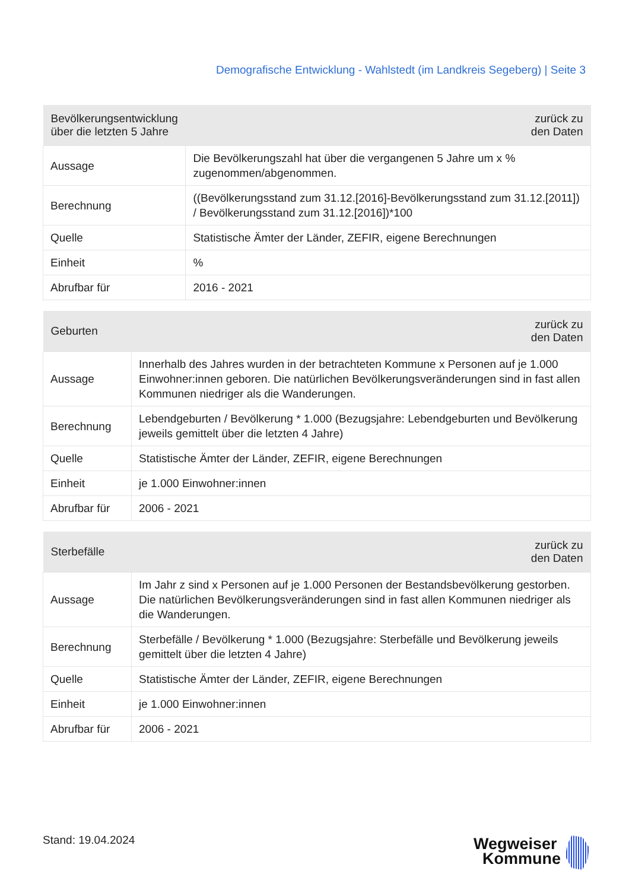Demografische Entwicklung - Wahlstedt (im Landkreis Segeberg) | Seite 3
| Bevölkerungsentwicklung über die letzten 5 Jahre | zurück zu den Daten |
| --- | --- |
| Aussage | Die Bevölkerungszahl hat über die vergangenen 5 Jahre um x % zugenommen/abgenommen. |
| Berechnung | ((Bevölkerungsstand zum 31.12.[2016]-Bevölkerungsstand zum 31.12.[2011]) / Bevölkerungsstand zum 31.12.[2016])*100 |
| Quelle | Statistische Ämter der Länder, ZEFIR, eigene Berechnungen |
| Einheit | % |
| Abrufbar für | 2016 - 2021 |
| Geburten | zurück zu den Daten |
| --- | --- |
| Aussage | Innerhalb des Jahres wurden in der betrachteten Kommune x Personen auf je 1.000 Einwohner:innen geboren. Die natürlichen Bevölkerungsveränderungen sind in fast allen Kommunen niedriger als die Wanderungen. |
| Berechnung | Lebendgeburten / Bevölkerung * 1.000 (Bezugsjahre: Lebendgeburten und Bevölkerung jeweils gemittelt über die letzten 4 Jahre) |
| Quelle | Statistische Ämter der Länder, ZEFIR, eigene Berechnungen |
| Einheit | je 1.000 Einwohner:innen |
| Abrufbar für | 2006 - 2021 |
| Sterbefälle | zurück zu den Daten |
| --- | --- |
| Aussage | Im Jahr z sind x Personen auf je 1.000 Personen der Bestandsbevölkerung gestorben. Die natürlichen Bevölkerungsveränderungen sind in fast allen Kommunen niedriger als die Wanderungen. |
| Berechnung | Sterbefälle / Bevölkerung * 1.000 (Bezugsjahre: Sterbefälle und Bevölkerung jeweils gemittelt über die letzten 4 Jahre) |
| Quelle | Statistische Ämter der Länder, ZEFIR, eigene Berechnungen |
| Einheit | je 1.000 Einwohner:innen |
| Abrufbar für | 2006 - 2021 |
Stand: 19.04.2024
Wegweiser
Kommune